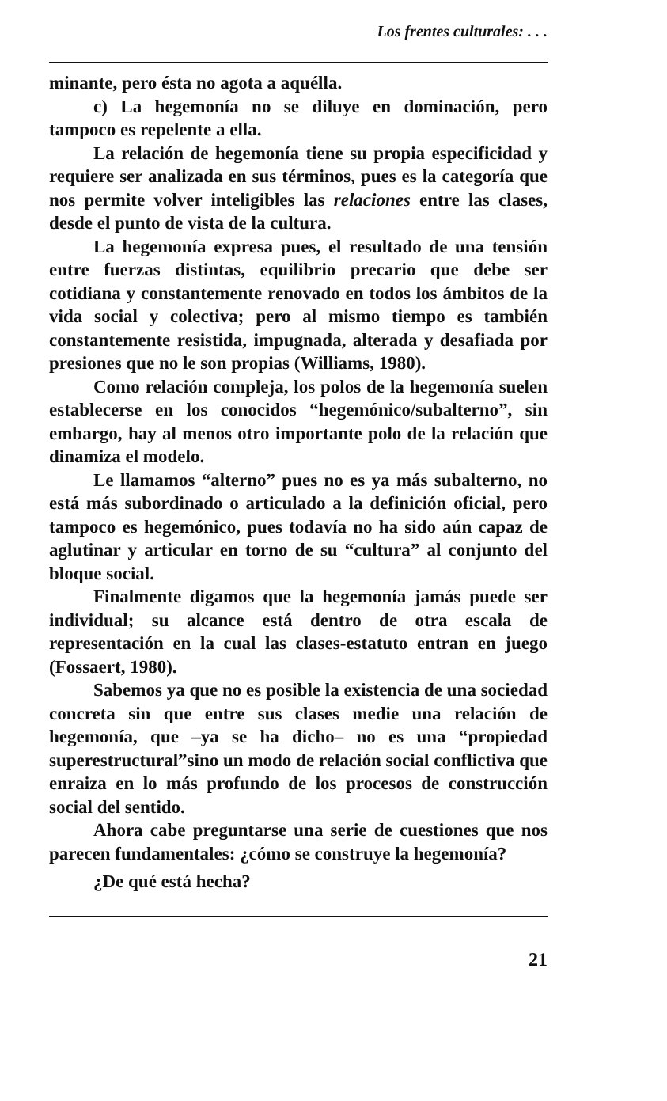Los frentes culturales: . . .
minante, pero ésta no agota a aquélla.
c) La hegemonía no se diluye en dominación, pero tampoco es repelente a ella.
La relación de hegemonía tiene su propia especificidad y requiere ser analizada en sus términos, pues es la categoría que nos permite volver inteligibles las relaciones entre las clases, desde el punto de vista de la cultura.
La hegemonía expresa pues, el resultado de una tensión entre fuerzas distintas, equilibrio precario que debe ser cotidiana y constantemente renovado en todos los ámbitos de la vida social y colectiva; pero al mismo tiempo es también constantemente resistida, impugnada, alterada y desafiada por presiones que no le son propias (Williams, 1980).
Como relación compleja, los polos de la hegemonía suelen establecerse en los conocidos “hegemónico/subalterno”, sin embargo, hay al menos otro importante polo de la relación que dinamiza el modelo.
Le llamamos “alterno” pues no es ya más subalterno, no está más subordinado o articulado a la definición oficial, pero tampoco es hegemónico, pues todavía no ha sido aún capaz de aglutinar y articular en torno de su “cultura” al conjunto del bloque social.
Finalmente digamos que la hegemonía jamás puede ser individual; su alcance está dentro de otra escala de representación en la cual las clases-estatuto entran en juego (Fossaert, 1980).
Sabemos ya que no es posible la existencia de una sociedad concreta sin que entre sus clases medie una relación de hegemonía, que –ya se ha dicho– no es una “propiedad superestructural”sino un modo de relación social conflictiva que enraiza en lo más profundo de los procesos de construcción social del sentido.
Ahora cabe preguntarse una serie de cuestiones que nos parecen fundamentales: ¿cómo se construye la hegemonía?
¿De qué está hecha?
21